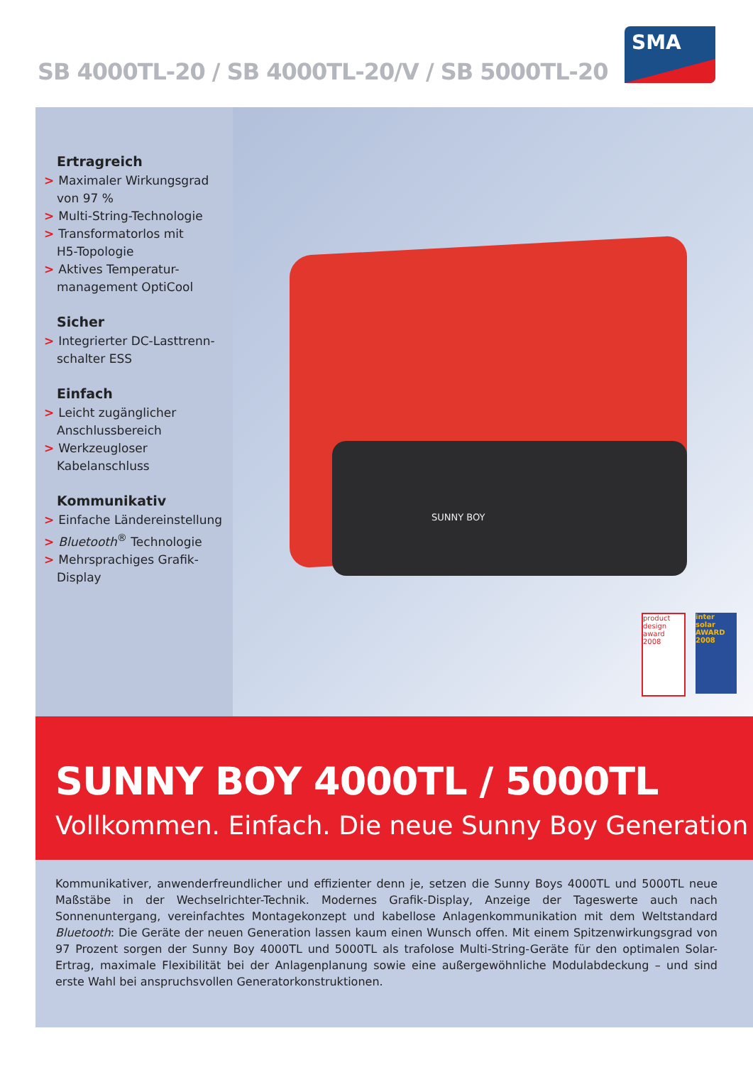SB 4000TL-20 / SB 4000TL-20/V / SB 5000TL-20
SMA
Ertragreich
> Maximaler Wirkungsgrad
von 97 %
> Multi-String-Technologie
> Transformatorlos mit
H5-Topologie
> Aktives Temperatur-
management OptiCool
Sicher
> Integrierter DC-Lasttrenn-
schalter ESS
Einfach
> Leicht zugänglicher
Anschlussbereich
> Werkzeugloser
Kabelanschluss
Kommunikativ
> Einfache Ländereinstellung
> Bluetooth<sup>®</sup> Technologie
> Mehrsprachiges Grafik-
Display
SUNNY BOY
product
design
award
2008
inter
solar
AWARD
2008
SUNNY BOY 4000TL / 5000TL
Vollkommen. Einfach. Die neue Sunny Boy Generation
Kommunikativer, anwenderfreundlicher und effizienter denn je, setzen die Sunny Boys 4000TL und 5000TL neue Maßstäbe in der Wechselrichter-Technik. Modernes Grafik-Display, Anzeige der Tageswerte auch nach Sonnenuntergang, vereinfachtes Montagekonzept und kabellose Anlagenkommunikation mit dem Weltstandard Bluetooth: Die Geräte der neuen Generation lassen kaum einen Wunsch offen. Mit einem Spitzenwirkungsgrad von 97 Prozent sorgen der Sunny Boy 4000TL und 5000TL als trafolose Multi-String-Geräte für den optimalen Solar-Ertrag, maximale Flexibilität bei der Anlagenplanung sowie eine außer­gewöhnliche Modulabdeckung – und sind erste Wahl bei anspruchsvollen Generatorkonstruktionen.